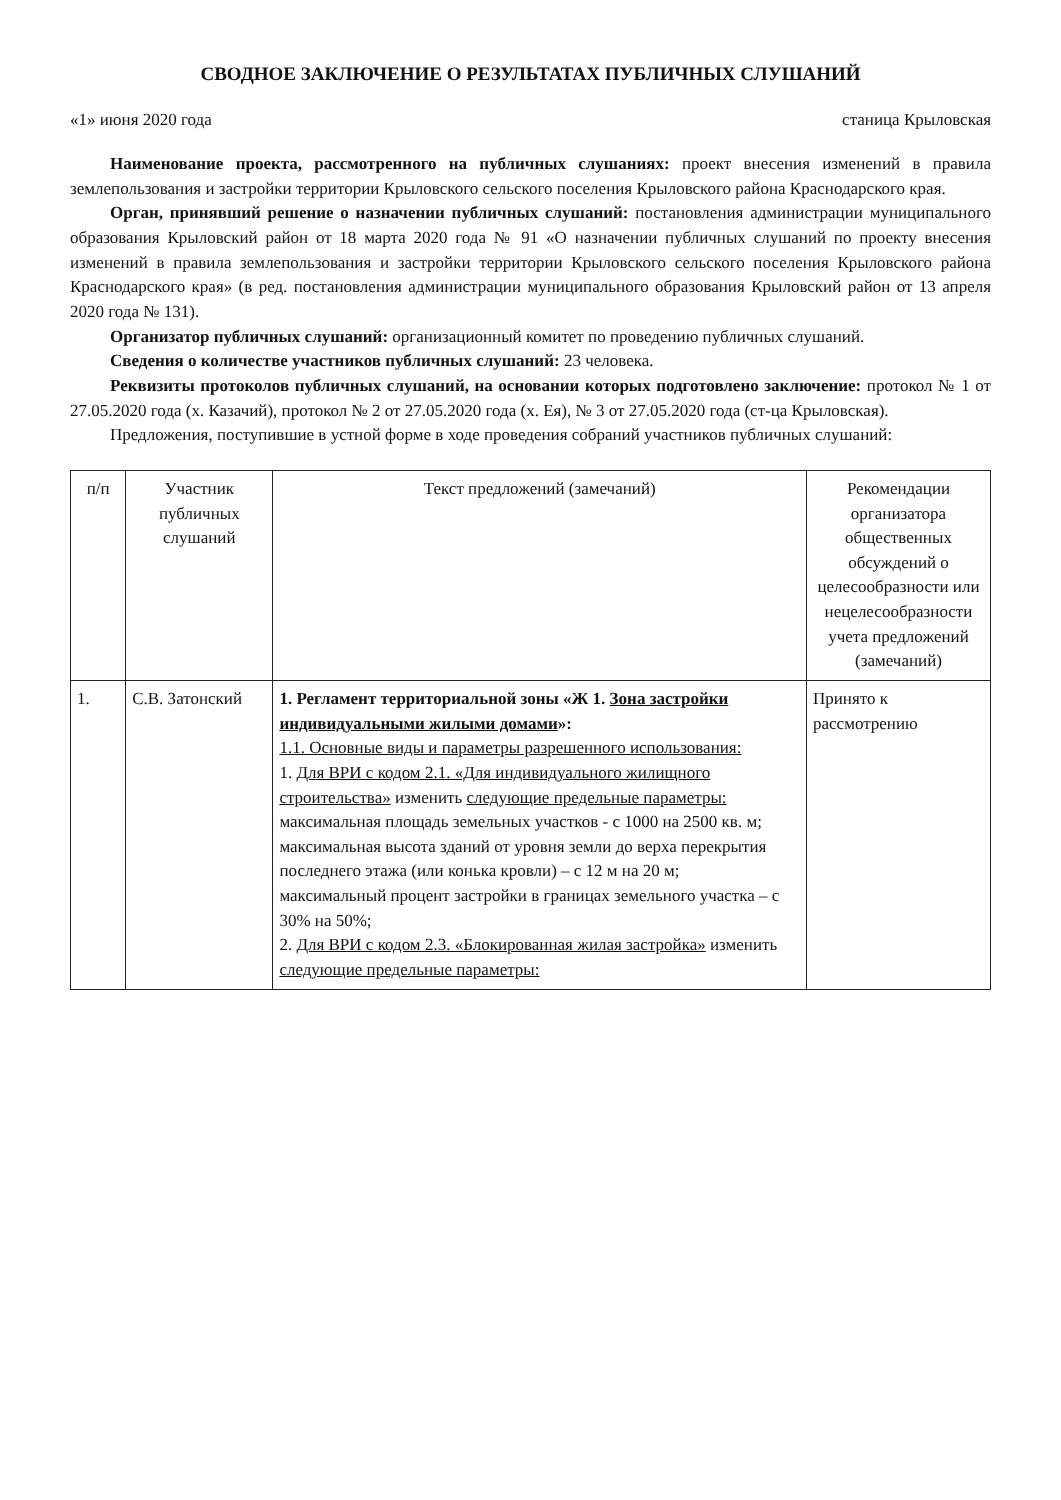СВОДНОЕ ЗАКЛЮЧЕНИЕ О РЕЗУЛЬТАТАХ ПУБЛИЧНЫХ СЛУШАНИЙ
«1» июня 2020 года станица Крыловская
Наименование проекта, рассмотренного на публичных слушаниях: проект внесения изменений в правила землепользования и застройки территории Крыловского сельского поселения Крыловского района Краснодарского края.
Орган, принявший решение о назначении публичных слушаний: постановления администрации муниципального образования Крыловский район от 18 марта 2020 года № 91 «О назначении публичных слушаний по проекту внесения изменений в правила землепользования и застройки территории Крыловского сельского поселения Крыловского района Краснодарского края» (в ред. постановления администрации муниципального образования Крыловский район от 13 апреля 2020 года № 131).
Организатор публичных слушаний: организационный комитет по проведению публичных слушаний.
Сведения о количестве участников публичных слушаний: 23 человека.
Реквизиты протоколов публичных слушаний, на основании которых подготовлено заключение: протокол № 1 от 27.05.2020 года (х. Казачий), протокол № 2 от 27.05.2020 года (х. Ея), № 3 от 27.05.2020 года (ст-ца Крыловская).
Предложения, поступившие в устной форме в ходе проведения собраний участников публичных слушаний:
| п/п | Участник публичных слушаний | Текст предложений (замечаний) | Рекомендации организатора общественных обсуждений о целесообразности или нецелесообразности учета предложений (замечаний) |
| --- | --- | --- | --- |
| 1. | С.В. Затонский | 1. Регламент территориальной зоны «Ж 1. Зона застройки индивидуальными жилыми домами »: 1.1. Основные виды и параметры разрешенного использования: 1. Для ВРИ с кодом 2.1. «Для индивидуального жилищного строительства» изменить следующие предельные параметры: максимальная площадь земельных участков - с 1000 на 2500 кв. м; максимальная высота зданий от уровня земли до верха перекрытия последнего этажа (или конька кровли) – с 12 м на 20 м; максимальный процент застройки в границах земельного участка – с 30% на 50%; 2. Для ВРИ с кодом 2.3. «Блокированная жилая застройка» изменить следующие предельные параметры: | Принято к рассмотрению |